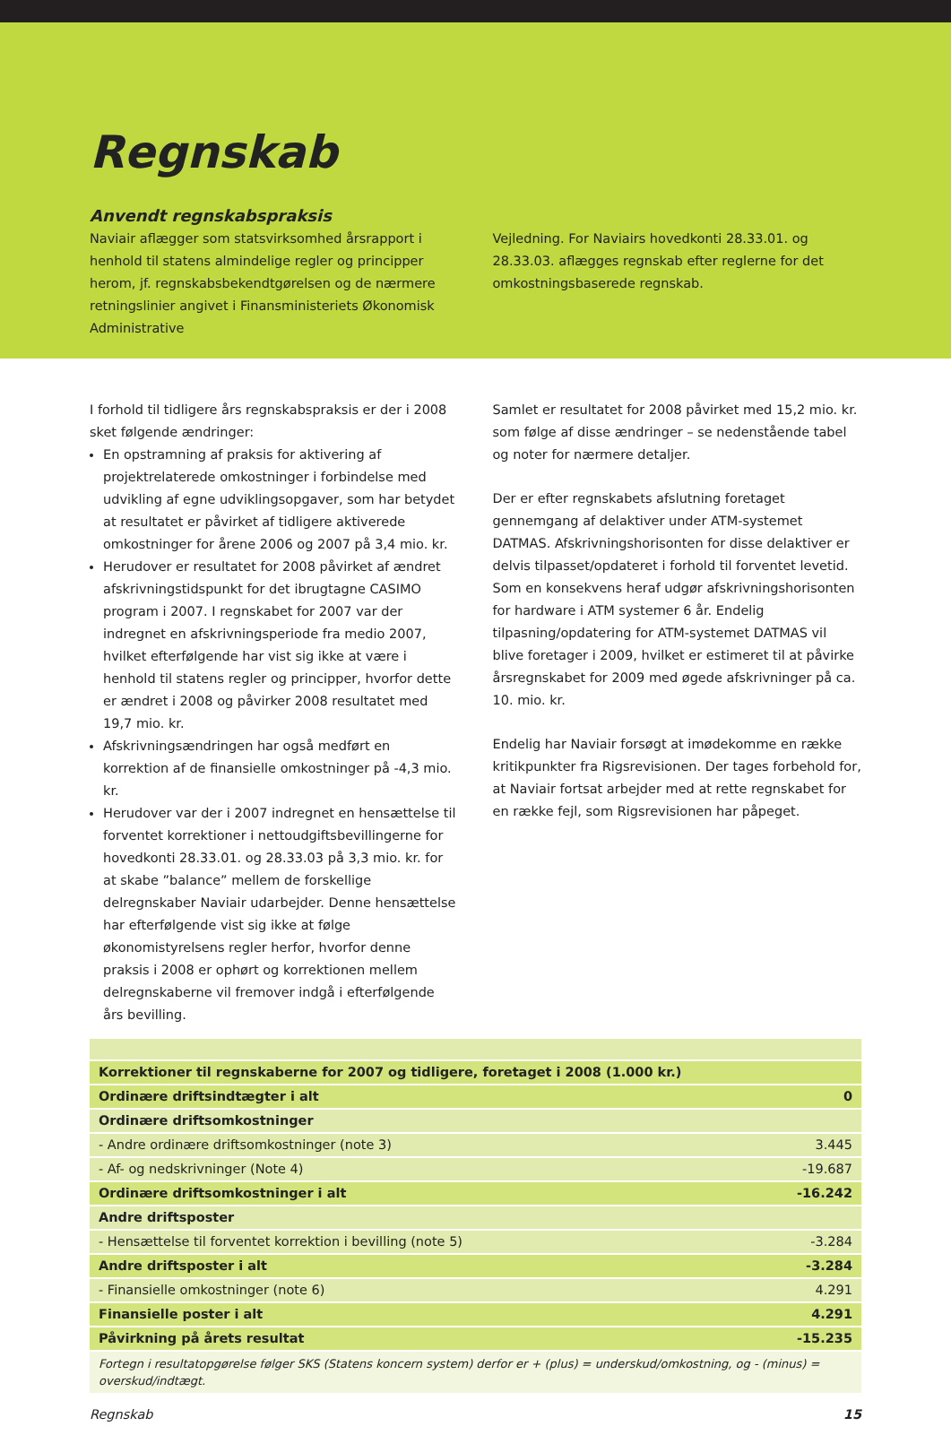Regnskab
Anvendt regnskabspraksis
Naviair aflægger som statsvirksomhed årsrapport i henhold til statens almindelige regler og principper herom, jf. regnskabsbekendtgørelsen og de nærmere retningslinier angivet i Finansministeriets Økonomisk Administrative
Vejledning. For Naviairs hovedkonti 28.33.01. og 28.33.03. aflægges regnskab efter reglerne for det omkostningsbaserede regnskab.
I forhold til tidligere års regnskabspraksis er der i 2008 sket følgende ændringer:
En opstramning af praksis for aktivering af projektrelaterede omkostninger i forbindelse med udvikling af egne udviklingsopgaver, som har betydet at resultatet er påvirket af tidligere aktiverede omkostninger for årene 2006 og 2007 på 3,4 mio. kr.
Herudover er resultatet for 2008 påvirket af ændret afskrivningstidspunkt for det ibrugtagne CASIMO program i 2007. I regnskabet for 2007 var der indregnet en afskrivningsperiode fra medio 2007, hvilket efterfølgende har vist sig ikke at være i henhold til statens regler og principper, hvorfor dette er ændret i 2008 og påvirker 2008 resultatet med 19,7 mio. kr.
Afskrivningsændringen har også medført en korrektion af de finansielle omkostninger på -4,3 mio. kr.
Herudover var der i 2007 indregnet en hensættelse til forventet korrektioner i nettoudgiftsbevillingerne for hovedkonti 28.33.01. og 28.33.03 på 3,3 mio. kr. for at skabe ”balance” mellem de forskellige delregnskaber Naviair udarbejder. Denne hensættelse har efterfølgende vist sig ikke at følge økonomistyrelsens regler herfor, hvorfor denne praksis i 2008 er ophørt og korrektionen mellem delregnskaberne vil fremover indgå i efterfølgende års bevilling.
Samlet er resultatet for 2008 påvirket med 15,2 mio. kr. som følge af disse ændringer – se nedenstående tabel og noter for nærmere detaljer.
Der er efter regnskabets afslutning foretaget gennemgang af delaktiver under ATM-systemet DATMAS. Afskrivningshorisonten for disse delaktiver er delvis tilpasset/opdateret i forhold til forventet levetid. Som en konsekvens heraf udgør afskrivningshorisonten for hardware i ATM systemer 6 år. Endelig tilpasning/opdatering for ATM-systemet DATMAS vil blive foretager i 2009, hvilket er estimeret til at påvirke årsregnskabet for 2009 med øgede afskrivninger på ca. 10. mio. kr.
Endelig har Naviair forsøgt at imødekomme en række kritikpunkter fra Rigsrevisionen. Der tages forbehold for, at Naviair fortsat arbejder med at rette regnskabet for en række fejl, som Rigsrevisionen har påpeget.
| Korrektioner til regnskaberne for 2007 og tidligere, foretaget i 2008 (1.000 kr.) | |
| Ordinære driftsindtægter i alt | 0 |
| Ordinære driftsomkostninger | |
| - Andre ordinære driftsomkostninger (note 3) | 3.445 |
| - Af- og nedskrivninger (Note 4) | -19.687 |
| Ordinære driftsomkostninger i alt | -16.242 |
| Andre driftsposter | |
| - Hensættelse til forventet korrektion i bevilling (note 5) | -3.284 |
| Andre driftsposter i alt | -3.284 |
| - Finansielle omkostninger (note 6) | 4.291 |
| Finansielle poster i alt | 4.291 |
| Påvirkning på årets resultat | -15.235 |
| Fortegn i resultatopgørelse følger SKS (Statens koncern system) derfor er + (plus) = underskud/omkostning, og - (minus) = overskud/indtægt. | |
Regnskab 15